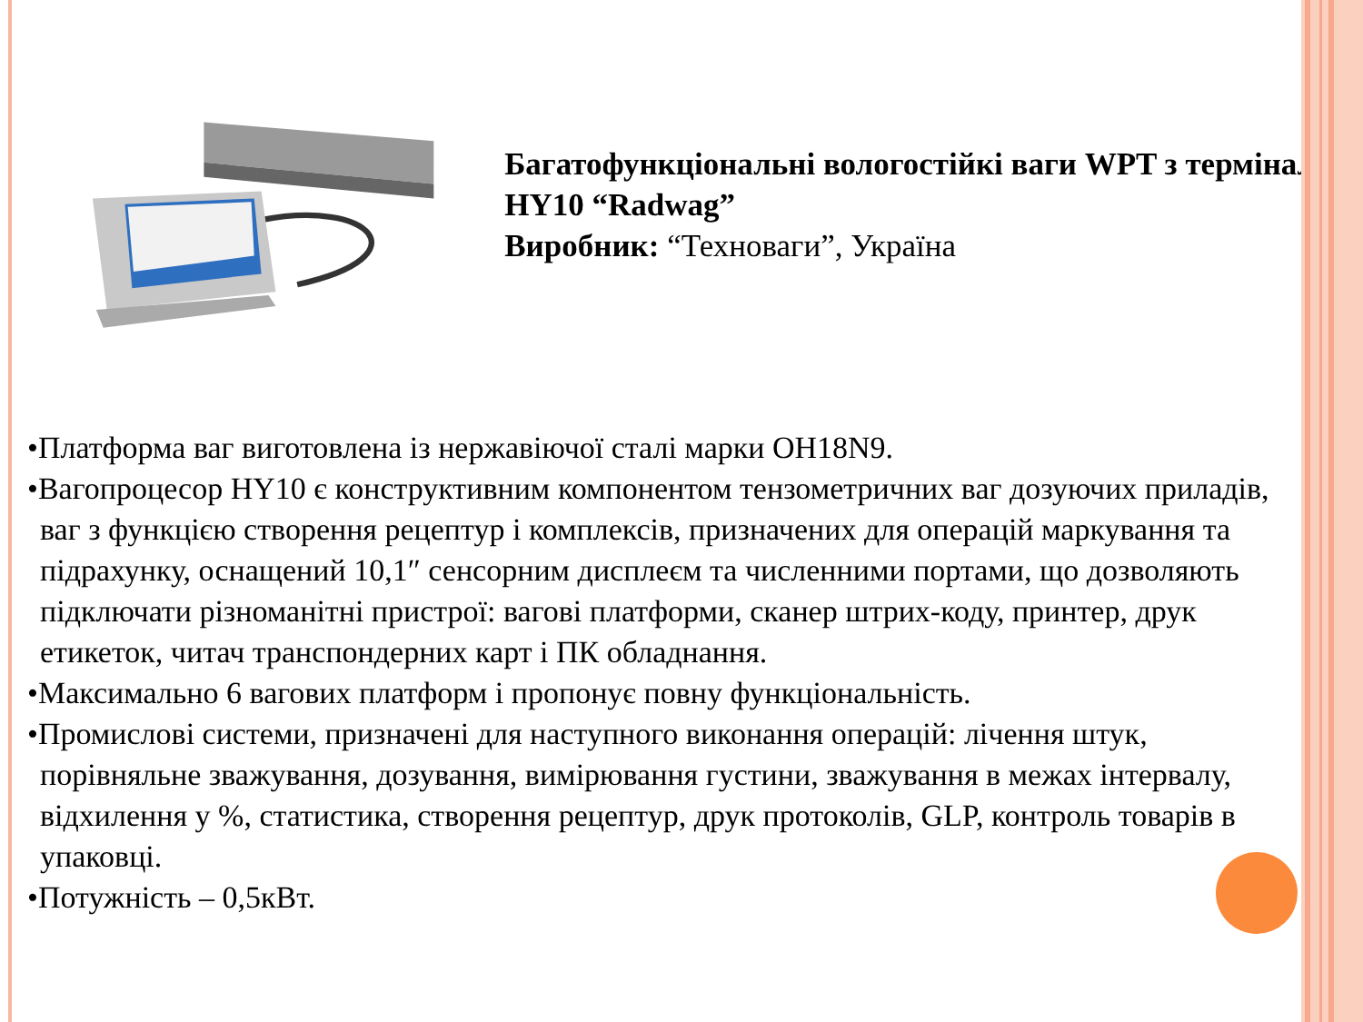Багатофункціональні вологостійкі ваги WPT з терміналом HY10 “Radwag”
Виробник: “Техноваги”, Україна
•Платформа ваг виготовлена із нержавіючої сталі марки OH18N9.
•Вагопроцесор HY10 є конструктивним компонентом тензометричних ваг дозуючих приладів, ваг з функцією створення рецептур і комплексів, призначених для операцій маркування та підрахунку, оснащений 10,1″ сенсорним дисплеєм та численними портами, що дозволяють підключати різноманітні пристрої: вагові платформи, сканер штрих-коду, принтер, друк етикеток, читач транспондерних карт і ПК обладнання.
•Максимально 6 вагових платформ і пропонує повну функціональність.
•Промислові системи, призначені для наступного виконання операцій: лічення штук, порівняльне зважування, дозування, вимірювання густини, зважування в межах інтервалу, відхилення у %, статистика, створення рецептур, друк протоколів, GLP, контроль товарів в упаковці.
•Потужність – 0,5кВт.